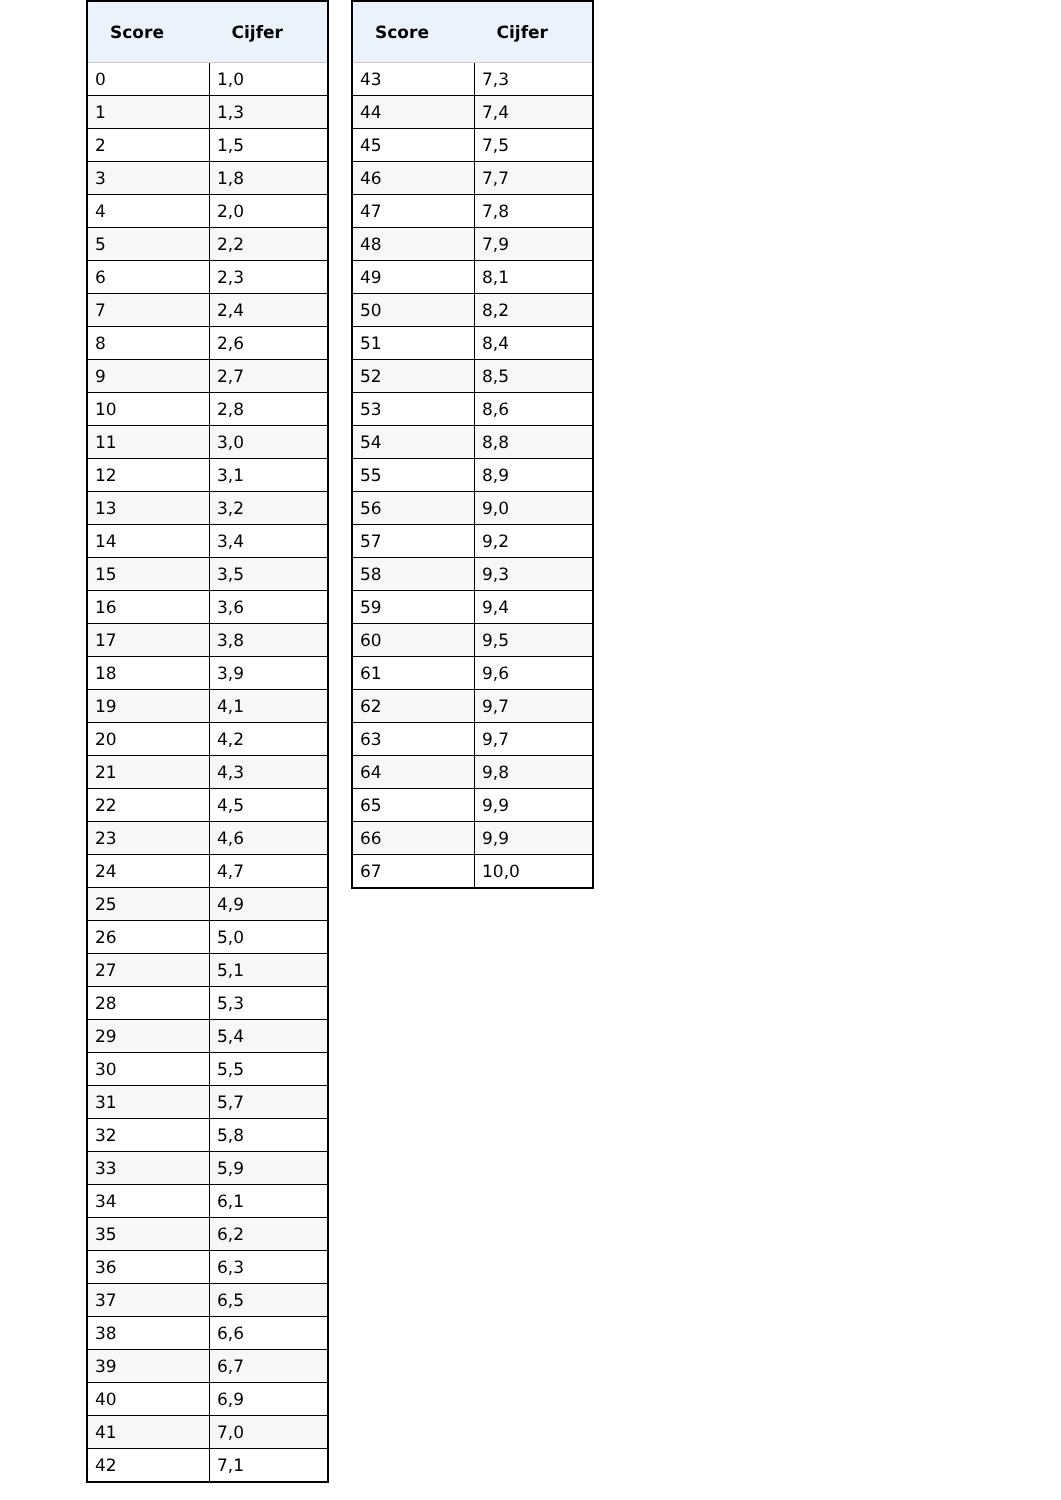| Score | Cijfer |
| --- | --- |
| 0 | 1,0 |
| 1 | 1,3 |
| 2 | 1,5 |
| 3 | 1,8 |
| 4 | 2,0 |
| 5 | 2,2 |
| 6 | 2,3 |
| 7 | 2,4 |
| 8 | 2,6 |
| 9 | 2,7 |
| 10 | 2,8 |
| 11 | 3,0 |
| 12 | 3,1 |
| 13 | 3,2 |
| 14 | 3,4 |
| 15 | 3,5 |
| 16 | 3,6 |
| 17 | 3,8 |
| 18 | 3,9 |
| 19 | 4,1 |
| 20 | 4,2 |
| 21 | 4,3 |
| 22 | 4,5 |
| 23 | 4,6 |
| 24 | 4,7 |
| 25 | 4,9 |
| 26 | 5,0 |
| 27 | 5,1 |
| 28 | 5,3 |
| 29 | 5,4 |
| 30 | 5,5 |
| 31 | 5,7 |
| 32 | 5,8 |
| 33 | 5,9 |
| 34 | 6,1 |
| 35 | 6,2 |
| 36 | 6,3 |
| 37 | 6,5 |
| 38 | 6,6 |
| 39 | 6,7 |
| 40 | 6,9 |
| 41 | 7,0 |
| 42 | 7,1 |
| Score | Cijfer |
| --- | --- |
| 43 | 7,3 |
| 44 | 7,4 |
| 45 | 7,5 |
| 46 | 7,7 |
| 47 | 7,8 |
| 48 | 7,9 |
| 49 | 8,1 |
| 50 | 8,2 |
| 51 | 8,4 |
| 52 | 8,5 |
| 53 | 8,6 |
| 54 | 8,8 |
| 55 | 8,9 |
| 56 | 9,0 |
| 57 | 9,2 |
| 58 | 9,3 |
| 59 | 9,4 |
| 60 | 9,5 |
| 61 | 9,6 |
| 62 | 9,7 |
| 63 | 9,7 |
| 64 | 9,8 |
| 65 | 9,9 |
| 66 | 9,9 |
| 67 | 10,0 |